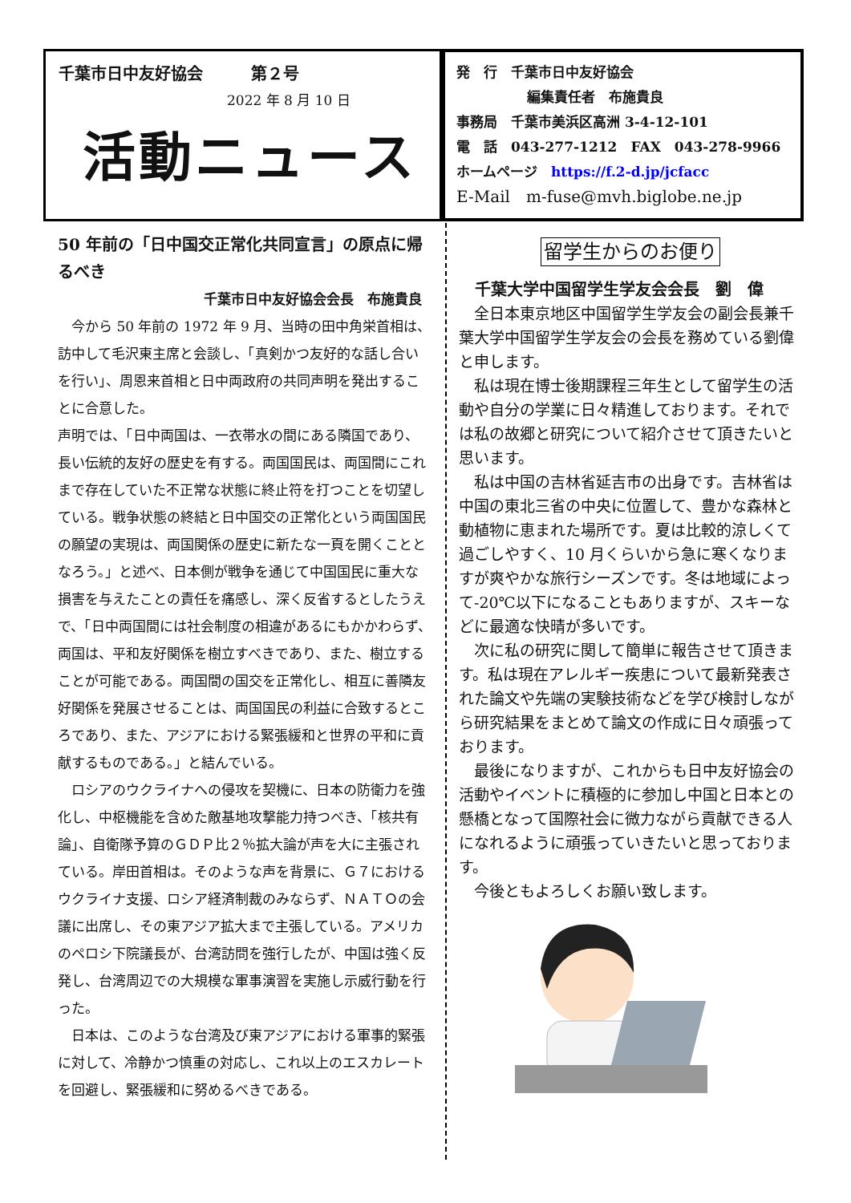千葉市日中友好協会　　　第２号
2022 年 8 月 10 日
活動ニュース
発　行　千葉市日中友好協会
編集責任者　布施貴良
事務局　千葉市美浜区高洲 3-4-12-101
電　話　043-277-1212　FAX　043-278-9966
ホームページ　https://f.2-d.jp/jcfacc
E-Mail　m-fuse@mvh.biglobe.ne.jp
50 年前の「日中国交正常化共同宣言」の原点に帰るべき
千葉市日中友好協会会長　布施貴良
　今から 50 年前の 1972 年 9 月、当時の田中角栄首相は、訪中して毛沢東主席と会談し、「真剣かつ友好的な話し合いを行い」、周恩来首相と日中両政府の共同声明を発出することに合意した。
声明では、「日中両国は、一衣帯水の間にある隣国であり、長い伝統的友好の歴史を有する。両国国民は、両国間にこれまで存在していた不正常な状態に終止符を打つことを切望している。戦争状態の終結と日中国交の正常化という両国国民の願望の実現は、両国関係の歴史に新たな一頁を開くこととなろう。」と述べ、日本側が戦争を通じて中国国民に重大な損害を与えたことの責任を痛感し、深く反省するとしたうえで、「日中両国間には社会制度の相違があるにもかかわらず、両国は、平和友好関係を樹立すべきであり、また、樹立することが可能である。両国間の国交を正常化し、相互に善隣友好関係を発展させることは、両国国民の利益に合致するところであり、また、アジアにおける緊張緩和と世界の平和に貢献するものである。」と結んでいる。
　ロシアのウクライナへの侵攻を契機に、日本の防衛力を強化し、中枢機能を含めた敵基地攻撃能力持つべき、「核共有論」、自衛隊予算のＧＤＰ比２％拡大論が声を大に主張されている。岸田首相は。そのような声を背景に、Ｇ７におけるウクライナ支援、ロシア経済制裁のみならず、ＮＡＴＯの会議に出席し、その東アジア拡大まで主張している。アメリカのペロシ下院議長が、台湾訪問を強行したが、中国は強く反発し、台湾周辺での大規模な軍事演習を実施し示威行動を行った。
　日本は、このような台湾及び東アジアにおける軍事的緊張に対して、冷静かつ慎重の対応し、これ以上のエスカレートを回避し、緊張緩和に努めるべきである。
留学生からのお便り
千葉大学中国留学生学友会会長　劉　偉
　全日本東京地区中国留学生学友会の副会長兼千葉大学中国留学生学友会の会長を務めている劉偉と申します。
　私は現在博士後期課程三年生として留学生の活動や自分の学業に日々精進しております。それでは私の故郷と研究について紹介させて頂きたいと思います。
　私は中国の吉林省延吉市の出身です。吉林省は中国の東北三省の中央に位置して、豊かな森林と動植物に恵まれた場所です。夏は比較的涼しくて過ごしやすく、10 月くらいから急に寒くなりますが爽やかな旅行シーズンです。冬は地域によって-20℃以下になることもありますが、スキーなどに最適な快晴が多いです。
　次に私の研究に関して簡単に報告させて頂きます。私は現在アレルギー疾患について最新発表された論文や先端の実験技術などを学び検討しながら研究結果をまとめて論文の作成に日々頑張っております。
　最後になりますが、これからも日中友好協会の活動やイベントに積極的に参加し中国と日本との懸橋となって国際社会に微力ながら貢献できる人になれるように頑張っていきたいと思っております。
　今後ともよろしくお願い致します。